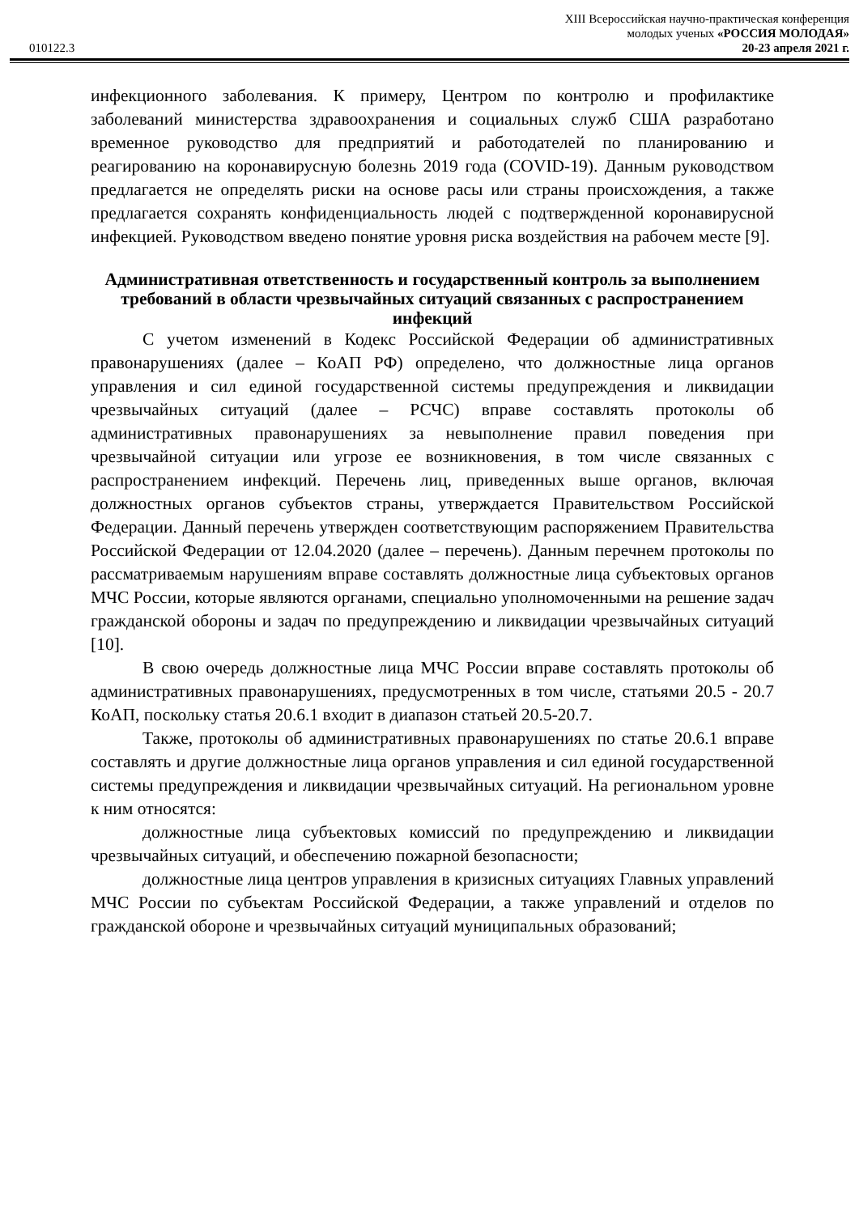XIII Всероссийская научно-практическая конференция
молодых ученых «РОССИЯ МОЛОДАЯ»
010122.3 20-23 апреля 2021 г.
инфекционного заболевания. К примеру, Центром по контролю и профилактике заболеваний министерства здравоохранения и социальных служб США разработано временное руководство для предприятий и работодателей по планированию и реагированию на коронавирусную болезнь 2019 года (COVID-19). Данным руководством предлагается не определять риски на основе расы или страны происхождения, а также предлагается сохранять конфиденциальность людей с подтвержденной коронавирусной инфекцией. Руководством введено понятие уровня риска воздействия на рабочем месте [9].
Административная ответственность и государственный контроль за выполнением требований в области чрезвычайных ситуаций связанных с распространением инфекций
С учетом изменений в Кодекс Российской Федерации об административных правонарушениях (далее – КоАП РФ) определено, что должностные лица органов управления и сил единой государственной системы предупреждения и ликвидации чрезвычайных ситуаций (далее – РСЧС) вправе составлять протоколы об административных правонарушениях за невыполнение правил поведения при чрезвычайной ситуации или угрозе ее возникновения, в том числе связанных с распространением инфекций. Перечень лиц, приведенных выше органов, включая должностных органов субъектов страны, утверждается Правительством Российской Федерации. Данный перечень утвержден соответствующим распоряжением Правительства Российской Федерации от 12.04.2020 (далее – перечень). Данным перечнем протоколы по рассматриваемым нарушениям вправе составлять должностные лица субъектовых органов МЧС России, которые являются органами, специально уполномоченными на решение задач гражданской обороны и задач по предупреждению и ликвидации чрезвычайных ситуаций [10].
В свою очередь должностные лица МЧС России вправе составлять протоколы об административных правонарушениях, предусмотренных в том числе, статьями 20.5 - 20.7 КоАП, поскольку статья 20.6.1 входит в диапазон статьей 20.5-20.7.
Также, протоколы об административных правонарушениях по статье 20.6.1 вправе составлять и другие должностные лица органов управления и сил единой государственной системы предупреждения и ликвидации чрезвычайных ситуаций. На региональном уровне к ним относятся:
должностные лица субъектовых комиссий по предупреждению и ликвидации чрезвычайных ситуаций, и обеспечению пожарной безопасности;
должностные лица центров управления в кризисных ситуациях Главных управлений МЧС России по субъектам Российской Федерации, а также управлений и отделов по гражданской обороне и чрезвычайных ситуаций муниципальных образований;